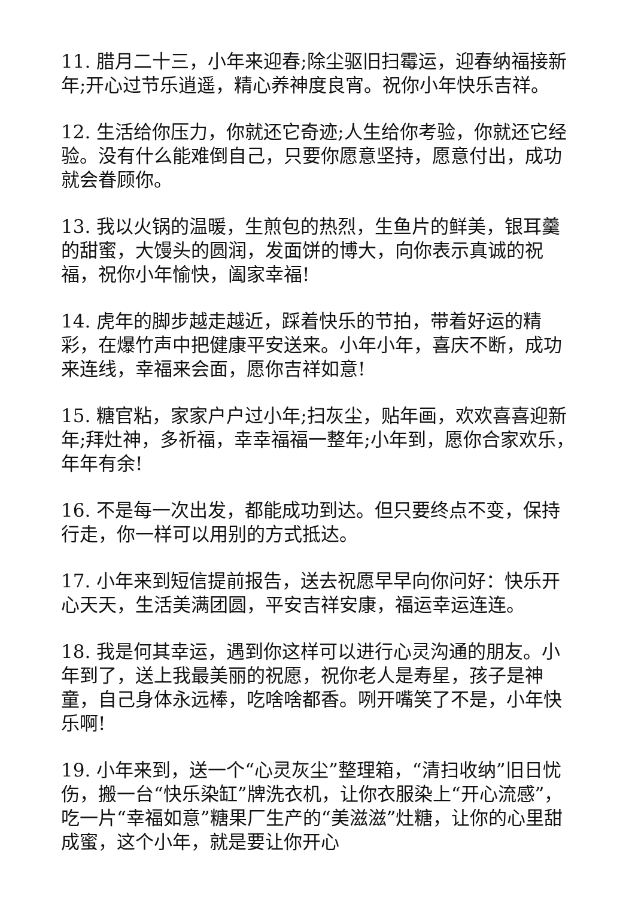11. 腊月二十三，小年来迎春;除尘驱旧扫霉运，迎春纳福接新年;开心过节乐逍遥，精心养神度良宵。祝你小年快乐吉祥。
12. 生活给你压力，你就还它奇迹;人生给你考验，你就还它经验。没有什么能难倒自己，只要你愿意坚持，愿意付出，成功就会眷顾你。
13. 我以火锅的温暖，生煎包的热烈，生鱼片的鲜美，银耳羹的甜蜜，大馒头的圆润，发面饼的博大，向你表示真诚的祝福，祝你小年愉快，阖家幸福!
14. 虎年的脚步越走越近，踩着快乐的节拍，带着好运的精彩，在爆竹声中把健康平安送来。小年小年，喜庆不断，成功来连线，幸福来会面，愿你吉祥如意!
15. 糖官粘，家家户户过小年;扫灰尘，贴年画，欢欢喜喜迎新年;拜灶神，多祈福，幸幸福福一整年;小年到，愿你合家欢乐，年年有余!
16. 不是每一次出发，都能成功到达。但只要终点不变，保持行走，你一样可以用别的方式抵达。
17. 小年来到短信提前报告，送去祝愿早早向你问好：快乐开心天天，生活美满团圆，平安吉祥安康，福运幸运连连。
18. 我是何其幸运，遇到你这样可以进行心灵沟通的朋友。小年到了，送上我最美丽的祝愿，祝你老人是寿星，孩子是神童，自己身体永远棒，吃啥啥都香。咧开嘴笑了不是，小年快乐啊!
19. 小年来到，送一个“心灵灰尘”整理箱，“清扫收纳”旧日忧伤，搬一台“快乐染缸”牌洗衣机，让你衣服染上“开心流感”，吃一片“幸福如意”糖果厂生产的“美滋滋”灶糖，让你的心里甜成蜜，这个小年，就是要让你开心